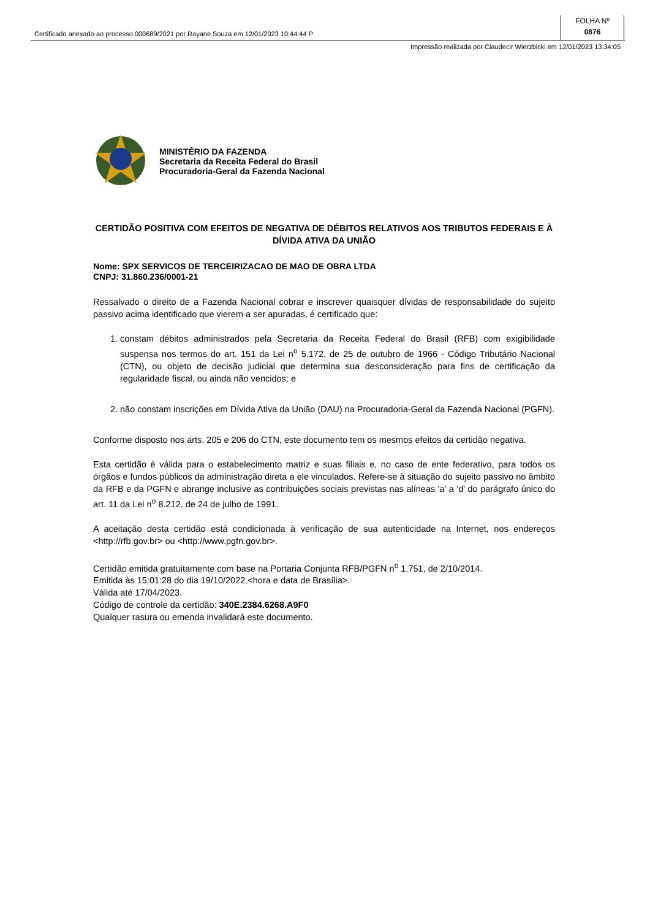Certificado anexado ao processo 000689/2021 por Rayane Souza em 12/01/2023 10:44:44 P
FOLHA Nº
0876
Impressão realizada por Claudecir Wierzbicki em 12/01/2023 13:34:05
MINISTÉRIO DA FAZENDA
Secretaria da Receita Federal do Brasil
Procuradoria-Geral da Fazenda Nacional
CERTIDÃO POSITIVA COM EFEITOS DE NEGATIVA DE DÉBITOS RELATIVOS AOS TRIBUTOS FEDERAIS E À DÍVIDA ATIVA DA UNIÃO
Nome: SPX SERVICOS DE TERCEIRIZACAO DE MAO DE OBRA LTDA
CNPJ: 31.860.236/0001-21
Ressalvado o direito de a Fazenda Nacional cobrar e inscrever quaisquer dívidas de responsabilidade do sujeito passivo acima identificado que vierem a ser apuradas, é certificado que:
1. constam débitos administrados pela Secretaria da Receita Federal do Brasil (RFB) com exigibilidade suspensa nos termos do art. 151 da Lei n<sup>o</sup> 5.172, de 25 de outubro de 1966 - Código Tributário Nacional (CTN), ou objeto de decisão judicial que determina sua desconsideração para fins de certificação da regularidade fiscal, ou ainda não vencidos; e
2. não constam inscrições em Dívida Ativa da União (DAU) na Procuradoria-Geral da Fazenda Nacional (PGFN).
Conforme disposto nos arts. 205 e 206 do CTN, este documento tem os mesmos efeitos da certidão negativa.
Esta certidão é válida para o estabelecimento matriz e suas filiais e, no caso de ente federativo, para todos os órgãos e fundos públicos da administração direta a ele vinculados. Refere-se à situação do sujeito passivo no âmbito da RFB e da PGFN e abrange inclusive as contribuições sociais previstas nas alíneas 'a' a 'd' do parágrafo único do art. 11 da Lei n<sup>o</sup> 8.212, de 24 de julho de 1991.
A aceitação desta certidão está condicionada à verificação de sua autenticidade na Internet, nos endereços <http://rfb.gov.br> ou <http://www.pgfn.gov.br>.
Certidão emitida gratuitamente com base na Portaria Conjunta RFB/PGFN n<sup>o</sup> 1.751, de 2/10/2014.
Emitida às 15:01:28 do dia 19/10/2022 <hora e data de Brasília>.
Válida até 17/04/2023.
Código de controle da certidão: 340E.2384.6268.A9F0
Qualquer rasura ou emenda invalidará este documento.